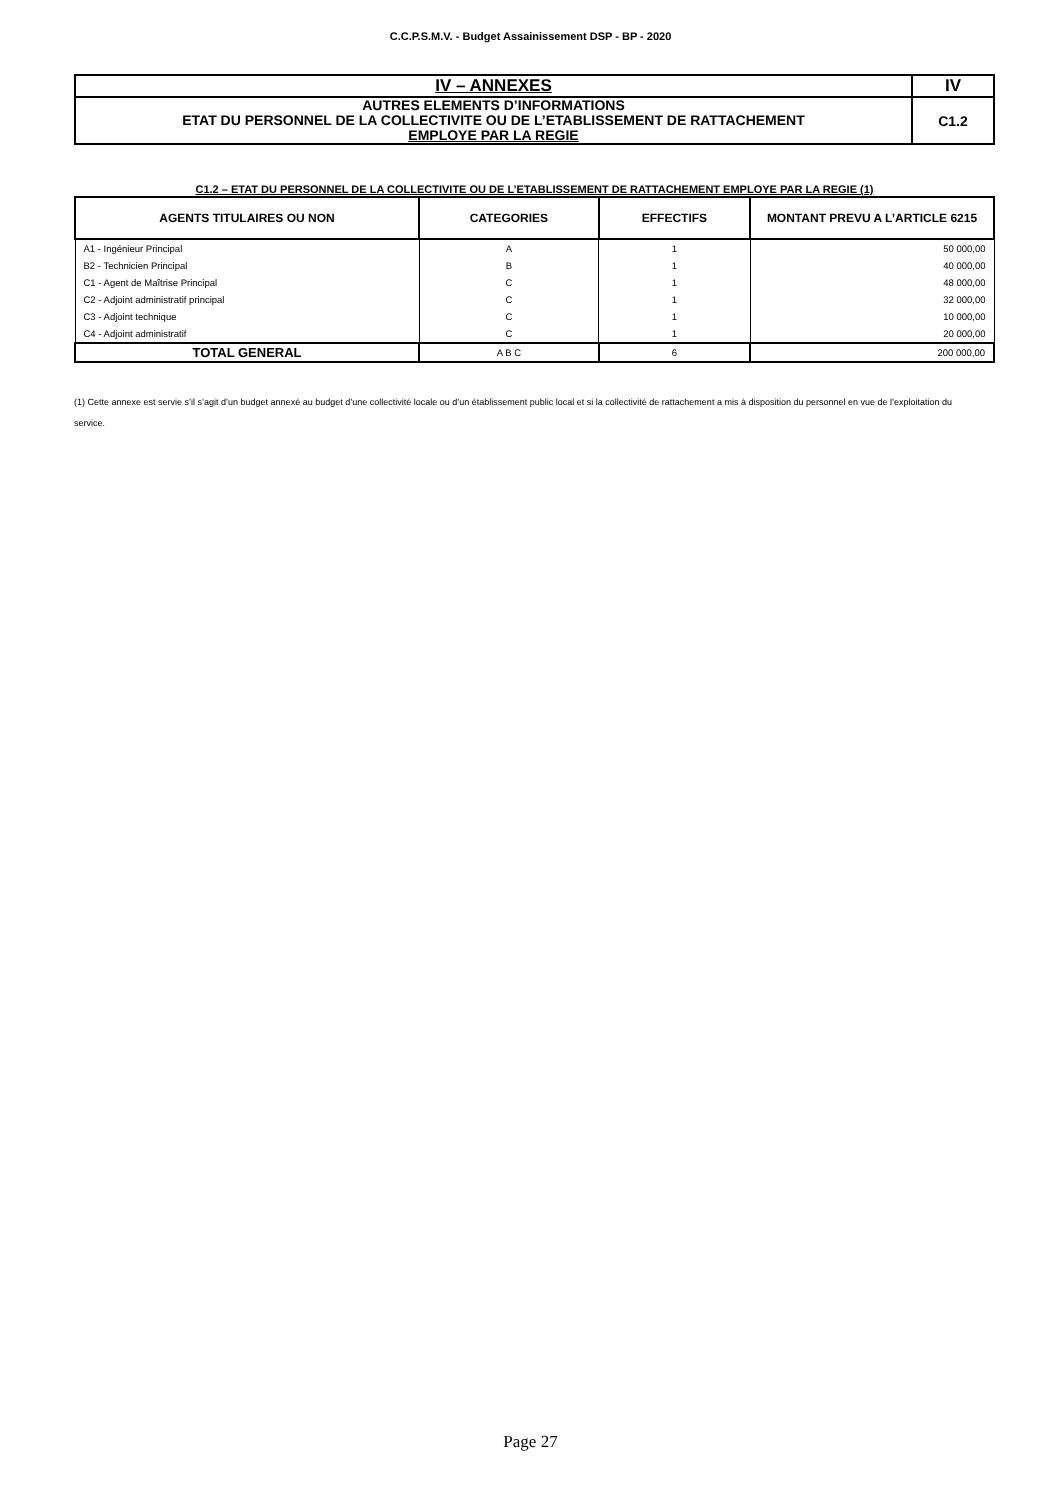C.C.P.S.M.V. - Budget Assainissement DSP - BP - 2020
| IV – ANNEXES | IV |
| AUTRES ELEMENTS D’INFORMATIONS ETAT DU PERSONNEL DE LA COLLECTIVITE OU DE L’ETABLISSEMENT DE RATTACHEMENT EMPLOYE PAR LA REGIE | C1.2 |
C1.2 – ETAT DU PERSONNEL DE LA COLLECTIVITE OU DE L’ETABLISSEMENT DE RATTACHEMENT EMPLOYE PAR LA REGIE (1)
| AGENTS TITULAIRES OU NON | CATEGORIES | EFFECTIFS | MONTANT PREVU A L’ARTICLE 6215 |
| --- | --- | --- | --- |
| A1 - Ingénieur Principal | A | 1 | 50 000,00 |
| B2 - Technicien Principal | B | 1 | 40 000,00 |
| C1 - Agent de Maîtrise Principal | C | 1 | 48 000,00 |
| C2 - Adjoint administratif principal | C | 1 | 32 000,00 |
| C3 - Adjoint technique | C | 1 | 10 000,00 |
| C4 - Adjoint administratif | C | 1 | 20 000,00 |
| TOTAL GENERAL | A B C | 6 | 200 000,00 |
(1) Cette annexe est servie s’il s’agit d’un budget annexé au budget d’une collectivité locale ou d’un établissement public local et si la collectivité de rattachement a mis à disposition du personnel en vue de l’exploitation du service.
Page 27